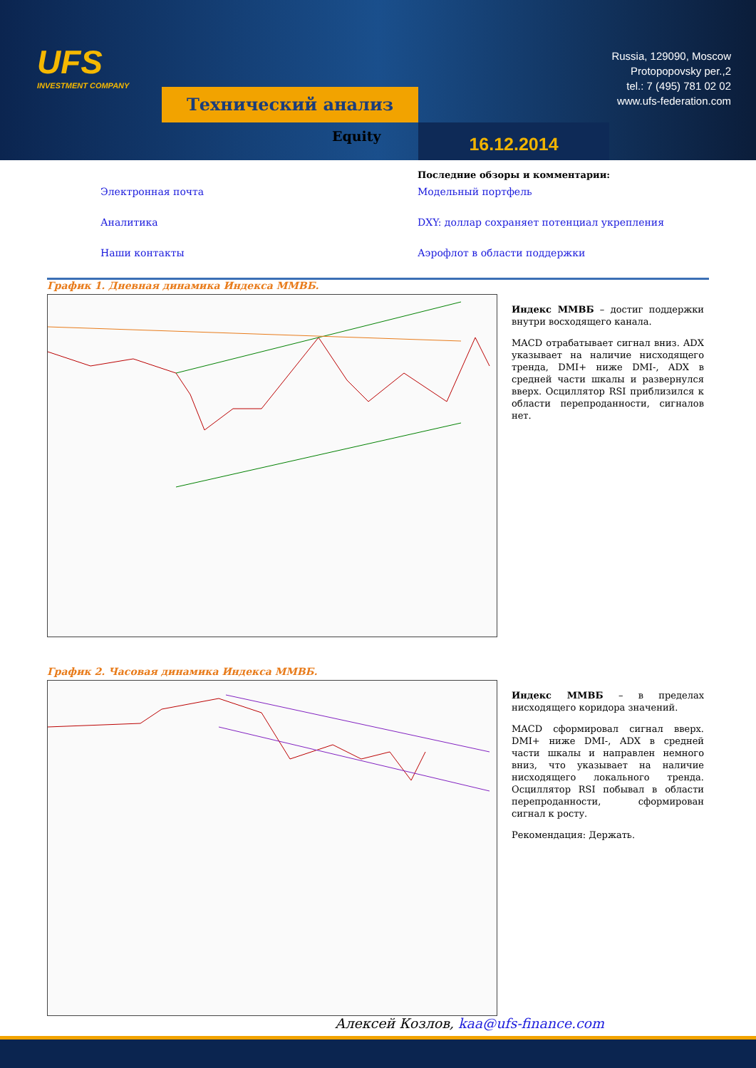UFS
INVESTMENT COMPANY
Технический анализ
Russia, 129090, Moscow
Protopopovsky per.,2
tel.: 7 (495) 781 02 02
www.ufs-federation.com
Equity 16.12.2014
Последние обзоры и комментарии:
Электронная почта Модельный портфель Аналитика DXY: доллар сохраняет потенциал укрепления Наши контакты Аэрофлот в области поддержки
График 1. Дневная динамика Индекса ММВБ.
Индекс ММВБ – достиг поддержки внутри восходящего канала.
MACD отрабатывает сигнал вниз. ADX указывает на наличие нисходящего тренда, DMI+ ниже DMI-, ADX в средней части шкалы и развернулся вверх. Осциллятор RSI приблизился к области перепроданности, сигналов нет.
График 2. Часовая динамика Индекса ММВБ.
Индекс ММВБ – в пределах нисходящего коридора значений.
MACD сформировал сигнал вверх. DMI+ ниже DMI-, ADX в средней части шкалы и направлен немного вниз, что указывает на наличие нисходящего локального тренда. Осциллятор RSI побывал в области перепроданности, сформирован сигнал к росту.
Рекомендация: Держать.
Алексей Козлов, kaa@ufs-finance.com